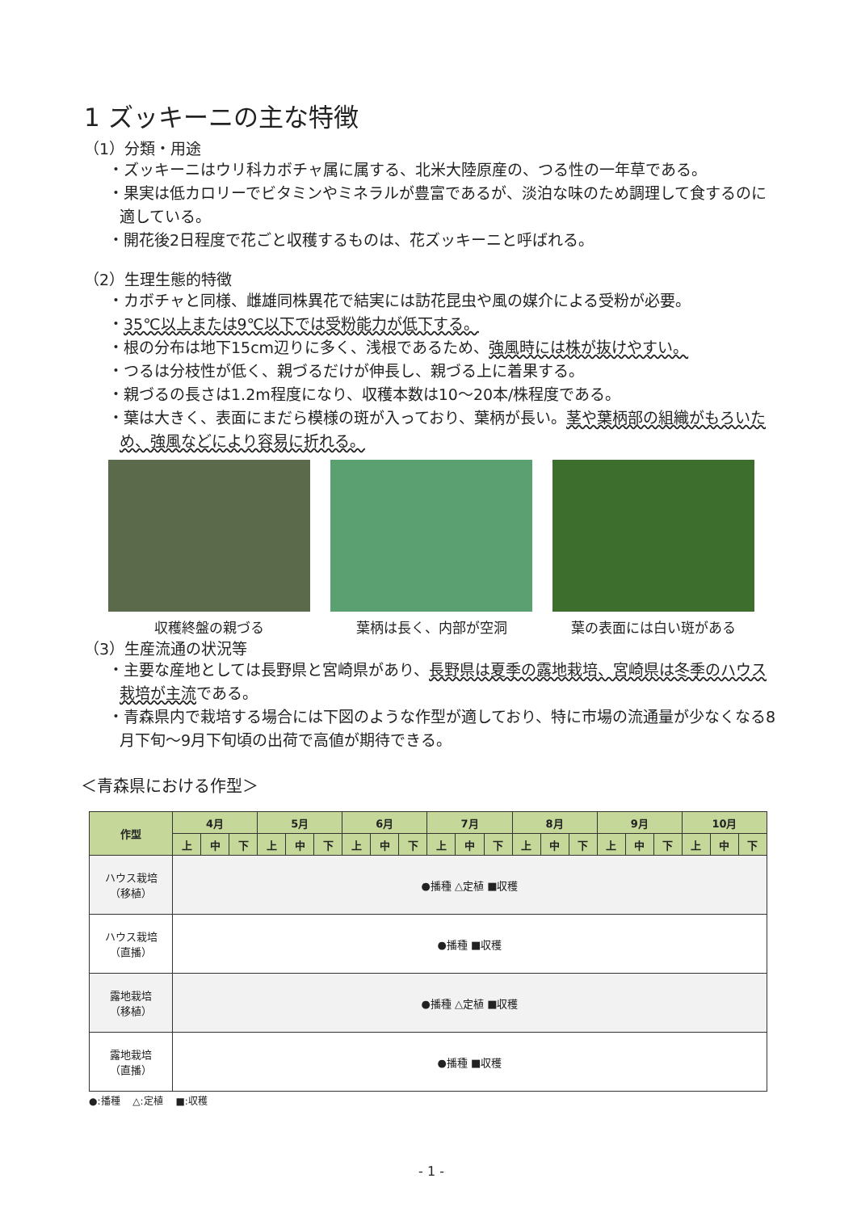1 ズッキーニの主な特徴
（1）分類・用途
・ズッキーニはウリ科カボチャ属に属する、北米大陸原産の、つる性の一年草である。
・果実は低カロリーでビタミンやミネラルが豊富であるが、淡泊な味のため調理して食するのに適している。
・開花後2日程度で花ごと収穫するものは、花ズッキーニと呼ばれる。
（2）生理生態的特徴
・カボチャと同様、雌雄同株異花で結実には訪花昆虫や風の媒介による受粉が必要。
・35℃以上または9℃以下では受粉能力が低下する。
・根の分布は地下15cm辺りに多く、浅根であるため、強風時には株が抜けやすい。
・つるは分枝性が低く、親づるだけが伸長し、親づる上に着果する。
・親づるの長さは1.2m程度になり、収穫本数は10～20本/株程度である。
・葉は大きく、表面にまだら模様の斑が入っており、葉柄が長い。茎や葉柄部の組織がもろいため、強風などにより容易に折れる。
収穫終盤の親づる 葉柄は長く、内部が空洞 葉の表面には白い斑がある
（3）生産流通の状況等
・主要な産地としては長野県と宮崎県があり、長野県は夏季の露地栽培、宮崎県は冬季のハウス栽培が主流である。
・青森県内で栽培する場合には下図のような作型が適しており、特に市場の流通量が少なくなる8月下旬～9月下旬頃の出荷で高値が期待できる。
＜青森県における作型＞
| 作型 | 4月 | | | 5月 | | | 6月 | | | 7月 | | | 8月 | | | 9月 | | | 10月 | | |
| --- | --- | --- | --- | --- | --- | --- | --- | --- | --- | --- | --- | --- | --- | --- | --- | --- | --- | --- | --- | --- | --- |
| | 上 | 中 | 下 | 上 | 中 | 下 | 上 | 中 | 下 | 上 | 中 | 下 | 上 | 中 | 下 | 上 | 中 | 下 | 上 | 中 | 下 |
| ハウス栽培 （移植） | ●播種 △定植 ■収穫 | | | | | | | | | | | | | | | | | | | | |
| ハウス栽培 （直播） | ●播種 ■収穫 | | | | | | | | | | | | | | | | | | | | |
| 露地栽培 （移植） | ●播種 △定植 ■収穫 | | | | | | | | | | | | | | | | | | | | |
| 露地栽培 （直播） | ●播種 ■収穫 | | | | | | | | | | | | | | | | | | | | |
●:播種　 △:定植　 ■:収穫
- 1 -